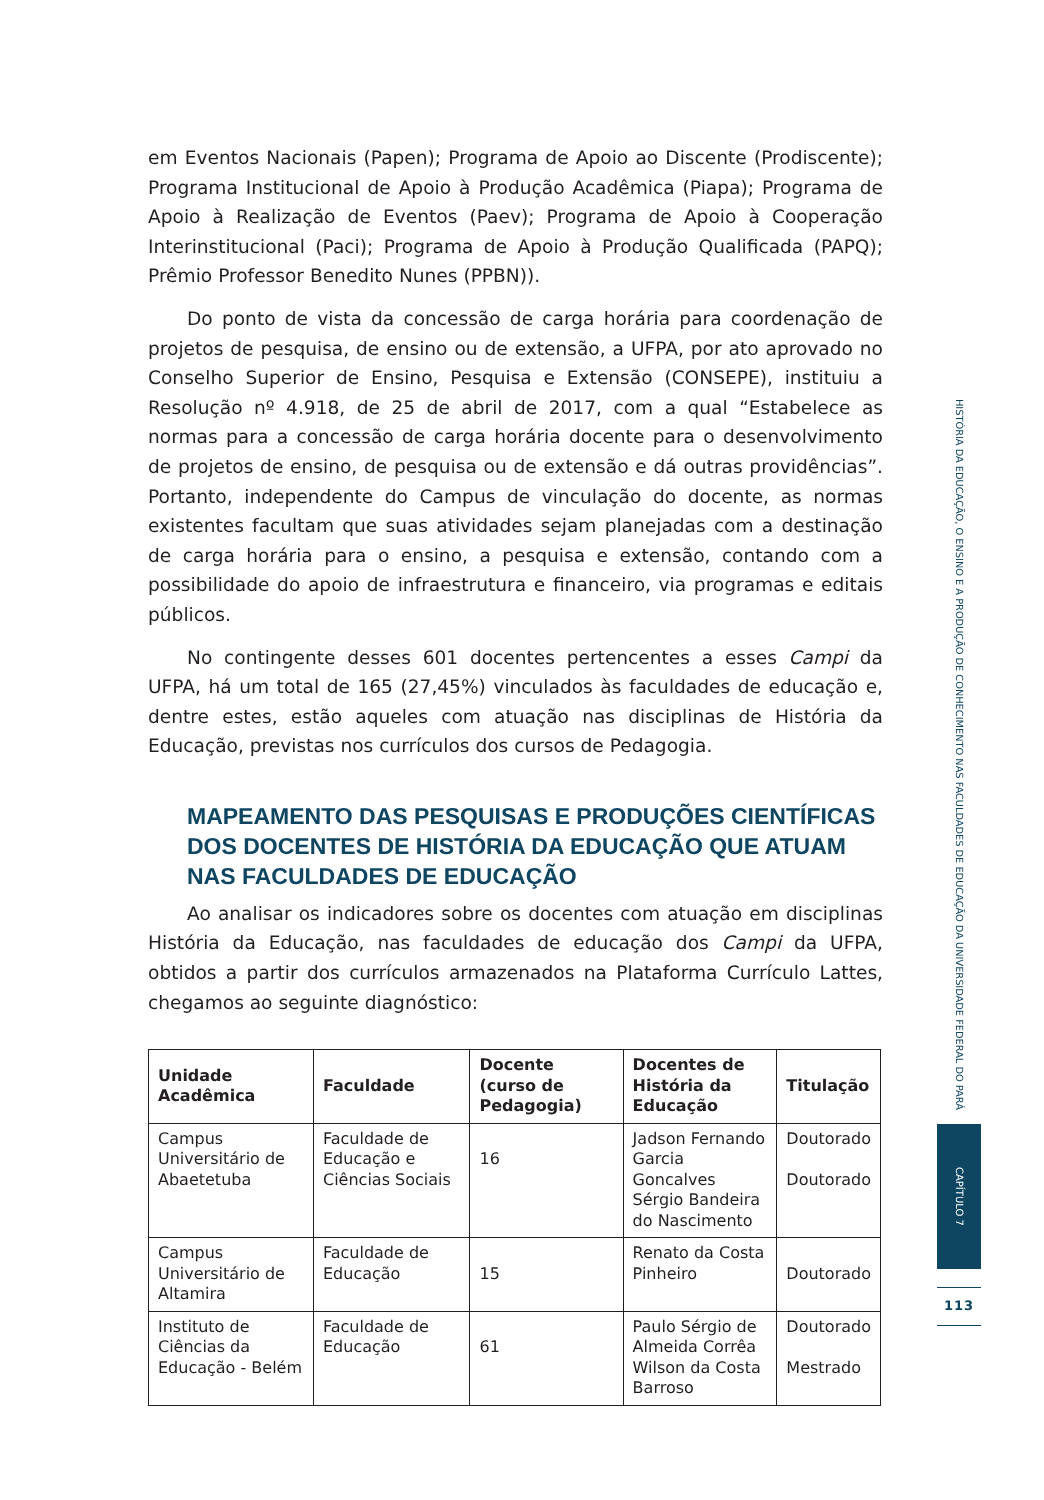em Eventos Nacionais (Papen); Programa de Apoio ao Discente (Prodiscente); Programa Institucional de Apoio à Produção Acadêmica (Piapa); Programa de Apoio à Realização de Eventos (Paev); Programa de Apoio à Cooperação Interinstitucional (Paci); Programa de Apoio à Produção Qualificada (PAPQ); Prêmio Professor Benedito Nunes (PPBN)).
Do ponto de vista da concessão de carga horária para coordenação de projetos de pesquisa, de ensino ou de extensão, a UFPA, por ato aprovado no Conselho Superior de Ensino, Pesquisa e Extensão (CONSEPE), instituiu a Resolução nº 4.918, de 25 de abril de 2017, com a qual “Estabelece as normas para a concessão de carga horária docente para o desenvolvimento de projetos de ensino, de pesquisa ou de extensão e dá outras providências”. Portanto, independente do Campus de vinculação do docente, as normas existentes facultam que suas atividades sejam planejadas com a destinação de carga horária para o ensino, a pesquisa e extensão, contando com a possibilidade do apoio de infraestrutura e financeiro, via programas e editais públicos.
No contingente desses 601 docentes pertencentes a esses Campi da UFPA, há um total de 165 (27,45%) vinculados às faculdades de educação e, dentre estes, estão aqueles com atuação nas disciplinas de História da Educação, previstas nos currículos dos cursos de Pedagogia.
MAPEAMENTO DAS PESQUISAS E PRODUÇÕES CIENTÍFICAS DOS DOCENTES DE HISTÓRIA DA EDUCAÇÃO QUE ATUAM NAS FACULDADES DE EDUCAÇÃO
Ao analisar os indicadores sobre os docentes com atuação em disciplinas História da Educação, nas faculdades de educação dos Campi da UFPA, obtidos a partir dos currículos armazenados na Plataforma Currículo Lattes, chegamos ao seguinte diagnóstico:
| Unidade Acadêmica | Faculdade | Docente (curso de Pedagogia) | Docentes de História da Educação | Titulação |
| --- | --- | --- | --- | --- |
| Campus Universitário de Abaetetuba | Faculdade de Educação e Ciências Sociais | 16 | Jadson Fernando Garcia Goncalves Sérgio Bandeira do Nascimento | Doutorado Doutorado |
| Campus Universitário de Altamira | Faculdade de Educação | 15 | Renato da Costa Pinheiro | Doutorado |
| Instituto de Ciências da Educação - Belém | Faculdade de Educação | 61 | Paulo Sérgio de Almeida Corrêa Wilson da Costa Barroso | Doutorado Mestrado |
HISTÓRIA DA EDUCAÇÃO, O ENSINO E A PRODUÇÃO DE CONHECIMENTO NAS FACULDADES DE EDUCAÇÃO DA UNIVERSIDADE FEDERAL DO PARÁ
CAPÍTULO 7
113